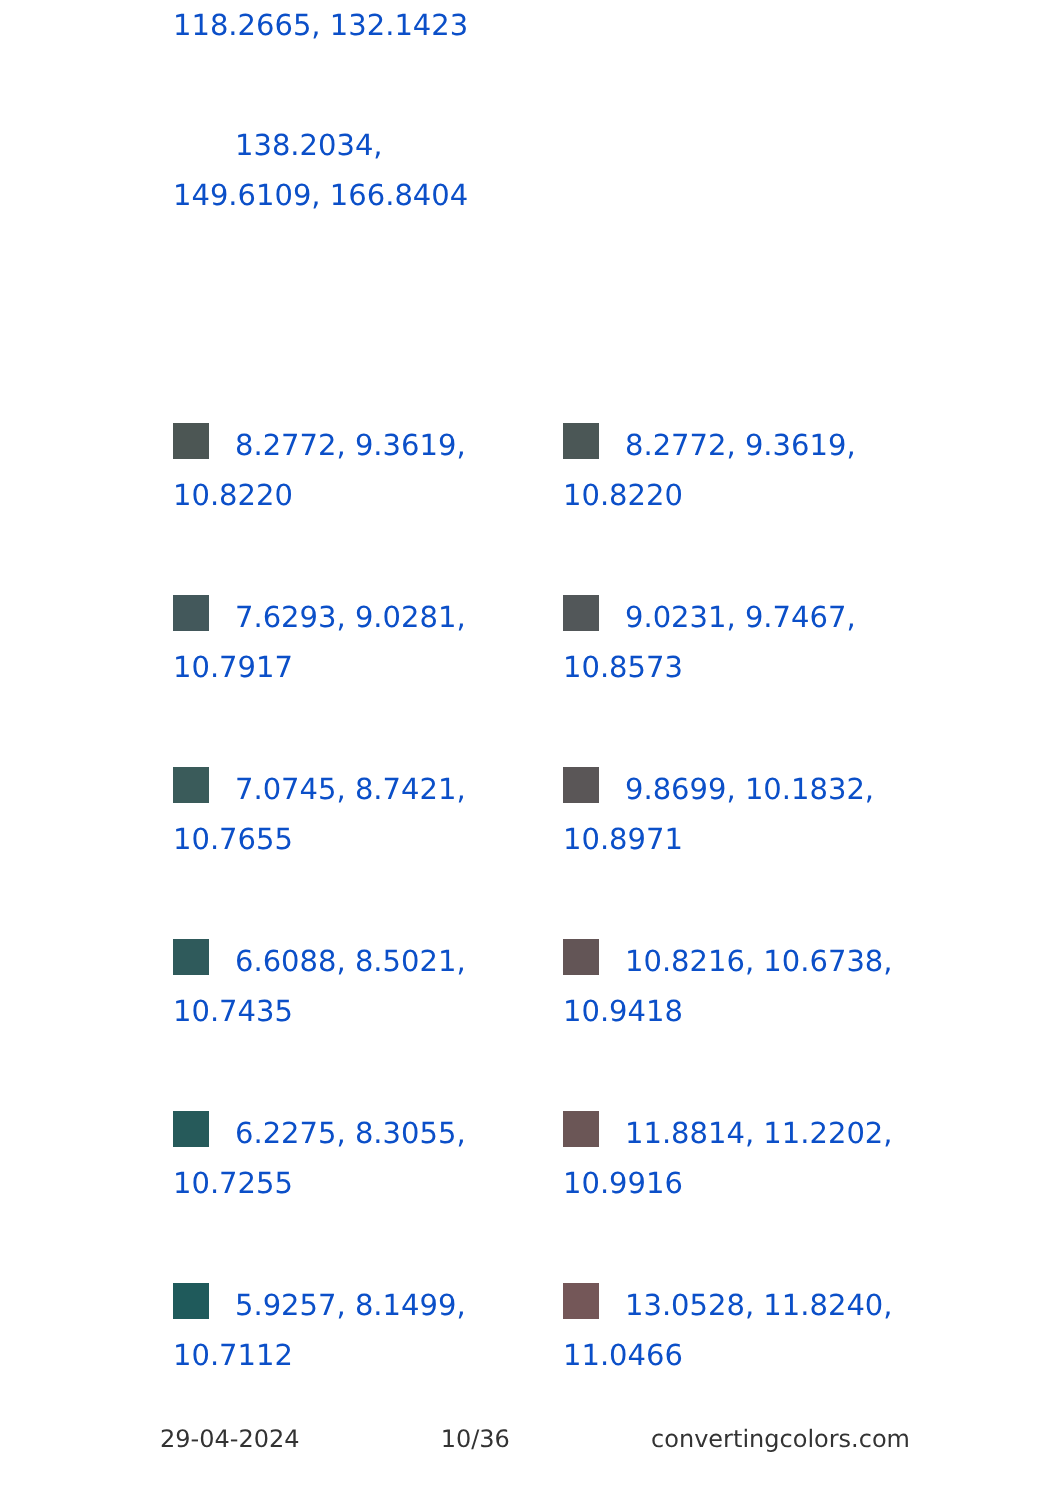118.2665, 132.1423
138.2034,
149.6109, 166.8404
8.2772, 9.3619,
10.8220
8.2772, 9.3619,
10.8220
7.6293, 9.0281,
10.7917
9.0231, 9.7467,
10.8573
7.0745, 8.7421,
10.7655
9.8699, 10.1832,
10.8971
6.6088, 8.5021,
10.7435
10.8216, 10.6738,
10.9418
6.2275, 8.3055,
10.7255
11.8814, 11.2202,
10.9916
5.9257, 8.1499,
10.7112
13.0528, 11.8240,
11.0466
29-04-2024 10/36 convertingcolors.com